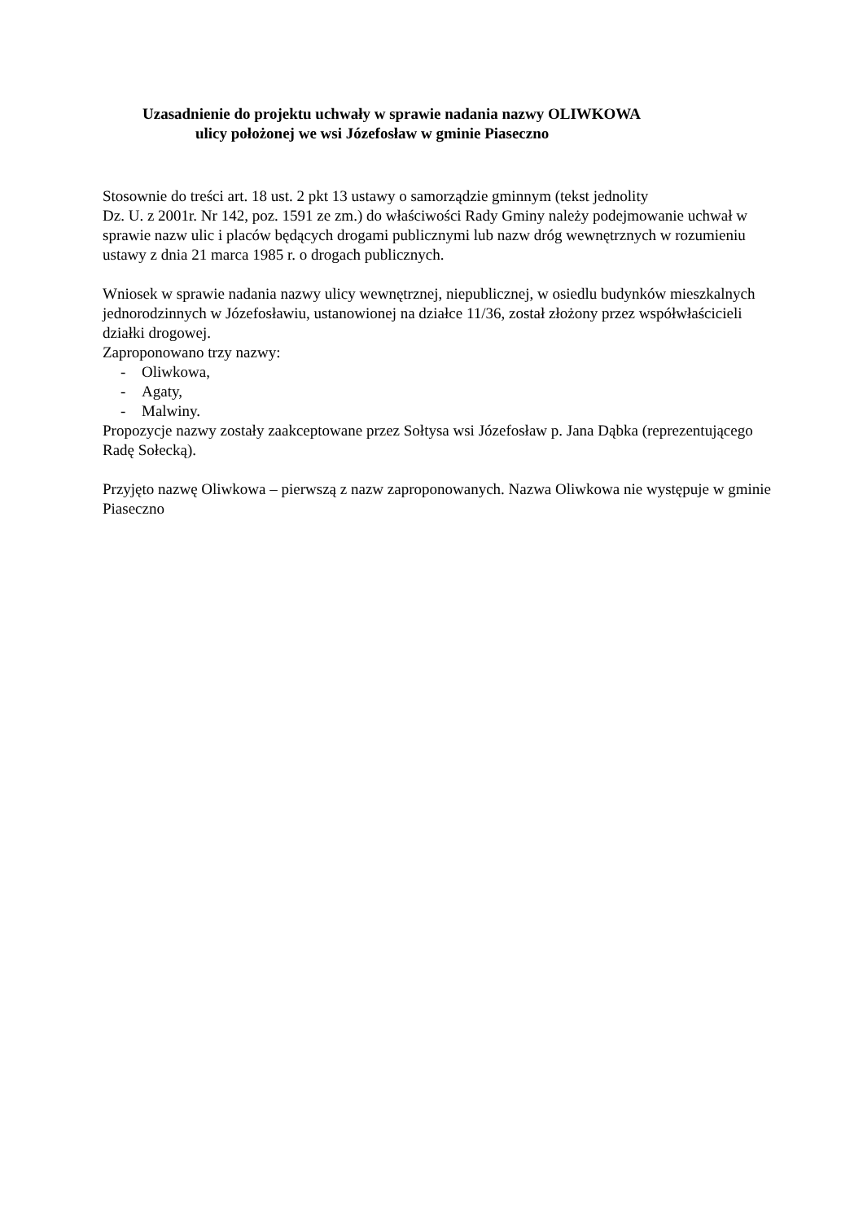Uzasadnienie do projektu uchwały w sprawie nadania nazwy OLIWKOWA
ulicy położonej we wsi Józefosław w gminie Piaseczno
Stosownie do treści art. 18 ust. 2 pkt 13 ustawy o samorządzie gminnym (tekst jednolity
Dz. U. z 2001r. Nr 142, poz. 1591 ze zm.) do właściwości Rady Gminy należy podejmowanie uchwał w sprawie nazw ulic i placów będących drogami publicznymi lub nazw dróg wewnętrznych w rozumieniu ustawy z dnia 21 marca 1985 r. o drogach publicznych.
Wniosek w sprawie nadania nazwy ulicy wewnętrznej, niepublicznej, w osiedlu budynków mieszkalnych jednorodzinnych w Józefosławiu, ustanowionej na działce 11/36, został złożony przez współwłaścicieli działki drogowej.
Zaproponowano trzy nazwy:
- Oliwkowa,
- Agaty,
- Malwiny.
Propozycje nazwy zostały zaakceptowane przez Sołtysa wsi Józefosław p. Jana Dąbka (reprezentującego Radę Sołecką).
Przyjęto nazwę Oliwkowa – pierwszą z nazw zaproponowanych. Nazwa Oliwkowa nie występuje w gminie Piaseczno